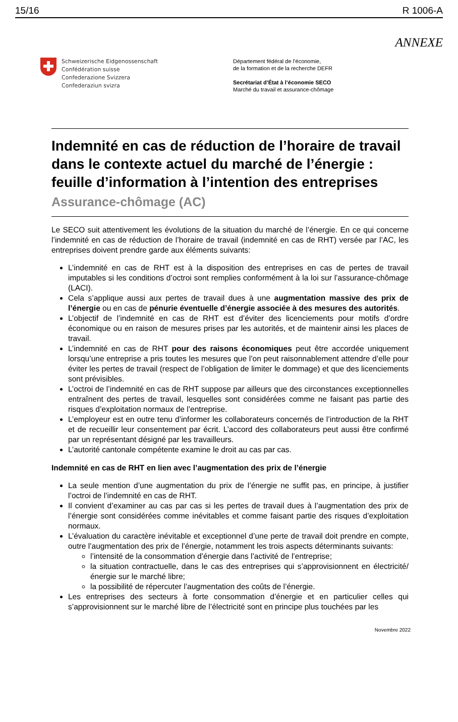15/16 R 1006-A
ANNEXE
Schweizerische Eidgenossenschaft
Confédération suisse
Confederazione Svizzera
Confederaziun svizra
Département fédéral de l’économie,
de la formation et de la recherche DEFR
Secrétariat d’État à l’économie SECO
Marché du travail et assurance-chômage
Indemnité en cas de réduction de l’horaire de travail dans le contexte actuel du marché de l’énergie : feuille d’information à l’intention des entreprises
Assurance-chômage (AC)
Le SECO suit attentivement les évolutions de la situation du marché de l’énergie. En ce qui concerne l’indemnité en cas de réduction de l’horaire de travail (indemnité en cas de RHT) versée par l’AC, les entreprises doivent prendre garde aux éléments suivants:
L’indemnité en cas de RHT est à la disposition des entreprises en cas de pertes de travail imputables si les conditions d’octroi sont remplies conformément à la loi sur l’assurance-chômage (LACI).
Cela s’applique aussi aux pertes de travail dues à une augmentation massive des prix de l’énergie ou en cas de pénurie éventuelle d’énergie associée à des mesures des autorités.
L’objectif de l’indemnité en cas de RHT est d’éviter des licenciements pour motifs d’ordre économique ou en raison de mesures prises par les autorités, et de maintenir ainsi les places de travail.
L’indemnité en cas de RHT pour des raisons économiques peut être accordée uniquement lorsqu’une entreprise a pris toutes les mesures que l’on peut raisonnablement attendre d’elle pour éviter les pertes de travail (respect de l’obligation de limiter le dommage) et que des licenciements sont prévisibles.
L’octroi de l’indemnité en cas de RHT suppose par ailleurs que des circonstances exceptionnelles entraînent des pertes de travail, lesquelles sont considérées comme ne faisant pas partie des risques d’exploitation normaux de l’entreprise.
L’employeur est en outre tenu d’informer les collaborateurs concernés de l’introduction de la RHT et de recueillir leur consentement par écrit. L’accord des collaborateurs peut aussi être confirmé par un représentant désigné par les travailleurs.
L’autorité cantonale compétente examine le droit au cas par cas.
Indemnité en cas de RHT en lien avec l’augmentation des prix de l’énergie
La seule mention d’une augmentation du prix de l’énergie ne suffit pas, en principe, à justifier l’octroi de l’indemnité en cas de RHT.
Il convient d’examiner au cas par cas si les pertes de travail dues à l’augmentation des prix de l’énergie sont considérées comme inévitables et comme faisant partie des risques d’exploitation normaux.
L’évaluation du caractère inévitable et exceptionnel d’une perte de travail doit prendre en compte, outre l’augmentation des prix de l’énergie, notamment les trois aspects déterminants suivants:
l’intensité de la consommation d’énergie dans l’activité de l’entreprise;
la situation contractuelle, dans le cas des entreprises qui s’approvisionnent en électricité/énergie sur le marché libre;
la possibilité de répercuter l’augmentation des coûts de l’énergie.
Les entreprises des secteurs à forte consommation d’énergie et en particulier celles qui s’approvisionnent sur le marché libre de l’électricité sont en principe plus touchées par les
Novembre 2022